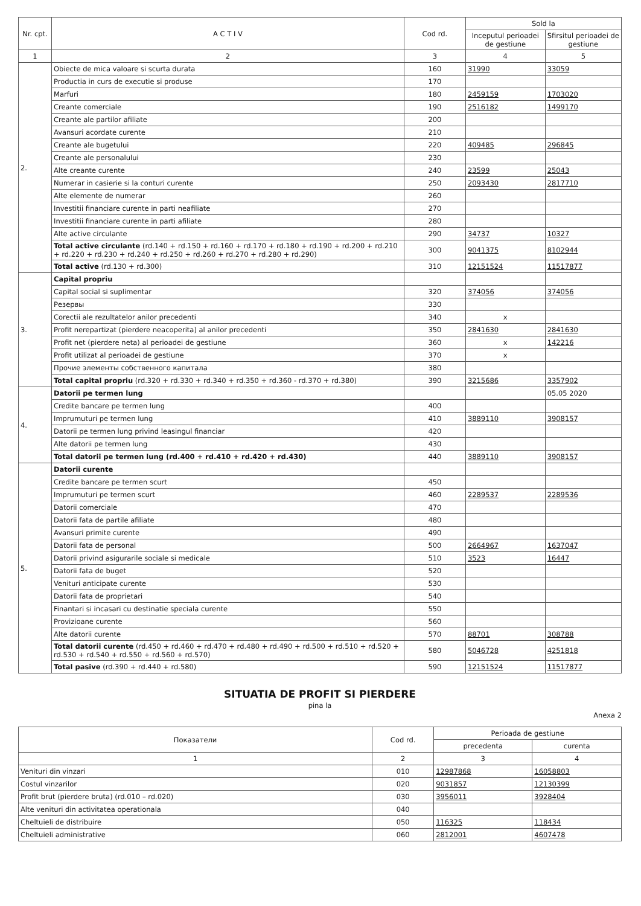| Nr. cpt. | A C T I V | Cod rd. | Sold la | |
| --- | --- | --- | --- | --- |
| | | | Inceputul perioadei de gestiune | Sfirsitul perioadei de gestiune |
| 1 | 2 | 3 | 4 | 5 |
| 2. | Obiecte de mica valoare si scurta durata | 160 | 31990 | 33059 |
| | Productia in curs de executie si produse | 170 | | |
| | Marfuri | 180 | 2459159 | 1703020 |
| | Creante comerciale | 190 | 2516182 | 1499170 |
| | Creante ale partilor afiliate | 200 | | |
| | Avansuri acordate curente | 210 | | |
| | Creante ale bugetului | 220 | 409485 | 296845 |
| | Creante ale personalului | 230 | | |
| | Alte creante curente | 240 | 23599 | 25043 |
| | Numerar in casierie si la conturi curente | 250 | 2093430 | 2817710 |
| | Alte elemente de numerar | 260 | | |
| | Investitii financiare curente in parti neafiliate | 270 | | |
| | Investitii financiare curente in parti afiliate | 280 | | |
| | Alte active circulante | 290 | 34737 | 10327 |
| | Total active circulante (rd.140 + rd.150 + rd.160 + rd.170 + rd.180 + rd.190 + rd.200 + rd.210 + rd.220 + rd.230 + rd.240 + rd.250 + rd.260 + rd.270 + rd.280 + rd.290) | 300 | 9041375 | 8102944 |
| | Total active (rd.130 + rd.300) | 310 | 12151524 | 11517877 |
| 3. | Capital propriu | | | |
| | Capital social si suplimentar | 320 | 374056 | 374056 |
| | Резервы | 330 | | |
| | Corectii ale rezultatelor anilor precedenti | 340 | x | |
| | Profit nerepartizat (pierdere neacoperita) al anilor precedenti | 350 | 2841630 | 2841630 |
| | Profit net (pierdere neta) al perioadei de gestiune | 360 | x | 142216 |
| | Profit utilizat al perioadei de gestiune | 370 | x | |
| | Прочие элементы собственного капитала | 380 | | |
| | Total capital propriu (rd.320 + rd.330 + rd.340 + rd.350 + rd.360 - rd.370 + rd.380) | 390 | 3215686 | 3357902 |
| 4. | Datorii pe termen lung | | | 05.05 2020 |
| | Credite bancare pe termen lung | 400 | | |
| | Imprumuturi pe termen lung | 410 | 3889110 | 3908157 |
| | Datorii pe termen lung privind leasingul financiar | 420 | | |
| | Alte datorii pe termen lung | 430 | | |
| | Total datorii pe termen lung (rd.400 + rd.410 + rd.420 + rd.430) | 440 | 3889110 | 3908157 |
| 5. | Datorii curente | | | |
| | Credite bancare pe termen scurt | 450 | | |
| | Imprumuturi pe termen scurt | 460 | 2289537 | 2289536 |
| | Datorii comerciale | 470 | | |
| | Datorii fata de partile afiliate | 480 | | |
| | Avansuri primite curente | 490 | | |
| | Datorii fata de personal | 500 | 2664967 | 1637047 |
| | Datorii privind asigurarile sociale si medicale | 510 | 3523 | 16447 |
| | Datorii fata de buget | 520 | | |
| | Venituri anticipate curente | 530 | | |
| | Datorii fata de proprietari | 540 | | |
| | Finantari si incasari cu destinatie speciala curente | 550 | | |
| | Provizioane curente | 560 | | |
| | Alte datorii curente | 570 | 88701 | 308788 |
| | Total datorii curente (rd.450 + rd.460 + rd.470 + rd.480 + rd.490 + rd.500 + rd.510 + rd.520 + rd.530 + rd.540 + rd.550 + rd.560 + rd.570) | 580 | 5046728 | 4251818 |
| | Total pasive (rd.390 + rd.440 + rd.580) | 590 | 12151524 | 11517877 |
SITUATIA DE PROFIT SI PIERDERE
pina la
Anexa 2
| Показатели | Cod rd. | Perioada de gestiune | |
| --- | --- | --- | --- |
| | | precedenta | curenta |
| 1 | 2 | 3 | 4 |
| Venituri din vinzari | 010 | 12987868 | 16058803 |
| Costul vinzarilor | 020 | 9031857 | 12130399 |
| Profit brut (pierdere bruta) (rd.010 – rd.020) | 030 | 3956011 | 3928404 |
| Alte venituri din activitatea operationala | 040 | | |
| Cheltuieli de distribuire | 050 | 116325 | 118434 |
| Cheltuieli administrative | 060 | 2812001 | 4607478 |